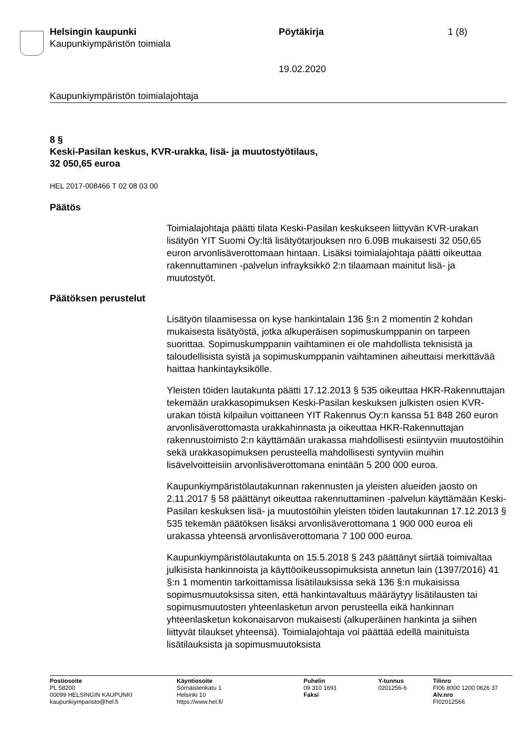Helsingin kaupunki
Kaupunkiympäristön toimiala
Pöytäkirja 1 (8)
19.02.2020
Kaupunkiympäristön toimialajohtaja
8 §
Keski-Pasilan keskus, KVR-urakka, lisä- ja muutostyötilaus,
32 050,65 euroa
HEL 2017-008466 T 02 08 03 00
Päätös
Toimialajohtaja päätti tilata Keski-Pasilan keskukseen liittyvän KVR-urakan lisätyön YIT Suomi Oy:ltä lisätyötarjouksen nro 6.09B mukaisesti 32 050,65 euron arvonlisäverottomaan hintaan. Lisäksi toimialajohtaja päätti oikeuttaa rakennuttaminen -palvelun infrayksikkö 2:n tilaamaan mainitut lisä- ja muutostyöt.
Päätöksen perustelut
Lisätyön tilaamisessa on kyse hankintalain 136 §:n 2 momentin 2 kohdan mukaisesta lisätyöstä, jotka alkuperäisen sopimuskumppanin on tarpeen suorittaa. Sopimuskumppanin vaihtaminen ei ole mahdollista teknisistä ja taloudellisista syistä ja sopimuskumppanin vaihtaminen aiheuttaisi merkittävää haittaa hankintayksikölle.
Yleisten töiden lautakunta päätti 17.12.2013 § 535 oikeuttaa HKR-Rakennuttajan tekemään urakkasopimuksen Keski-Pasilan keskuksen julkisten osien KVR-urakan töistä kilpailun voittaneen YIT Rakennus Oy:n kanssa 51 848 260 euron arvonlisäverottomasta urakkahinnasta ja oikeuttaa HKR-Rakennuttajan rakennustoimisto 2:n käyttämään urakassa mahdollisesti esiintyviin muutostöihin sekä urakkasopimuksen perusteella mahdollisesti syntyviin muihin lisävelvoitteisiin arvonlisäverottomana enintään 5 200 000 euroa.
Kaupunkiympäristölautakunnan rakennusten ja yleisten alueiden jaosto on 2.11.2017 § 58 päättänyt oikeuttaa rakennuttaminen -palvelun käyttämään Keski-Pasilan keskuksen lisä- ja muutostöihin yleisten töiden lautakunnan 17.12.2013 § 535 tekemän päätöksen lisäksi arvonlisäverottomana 1 900 000 euroa eli urakassa yhteensä arvonlisäverottomana 7 100 000 euroa.
Kaupunkiympäristölautakunta on 15.5.2018 § 243 päättänyt siirtää toimivaltaa julkisista hankinnoista ja käyttöoikeussopimuksista annetun lain (1397/2016) 41 §:n 1 momentin tarkoittamissa lisätilauksissa sekä 136 §:n mukaisissa sopimusmuutoksissa siten, että hankintavaltuus määräytyy lisätilausten tai sopimusmuutosten yhteenlasketun arvon perusteella eikä hankinnan yhteenlasketun kokonaisarvon mukaisesti (alkuperäinen hankinta ja siihen liittyvät tilaukset yhteensä). Toimialajohtaja voi päättää edellä mainituista lisätilauksista ja sopimusmuutoksista
Postiosoite
PL 58200
00099 HELSINGIN KAUPUNKI
kaupunkiymparisto@hel.fi
Käyntiosoite
Sörnäistenkatu 1
Helsinki 10
https://www.hel.fi/
Puhelin
09 310 1691
Faksi
Y-tunnus
0201256-6
Tilinro
FI06 8000 1200 0626 37
Alv.nro
FI02012566